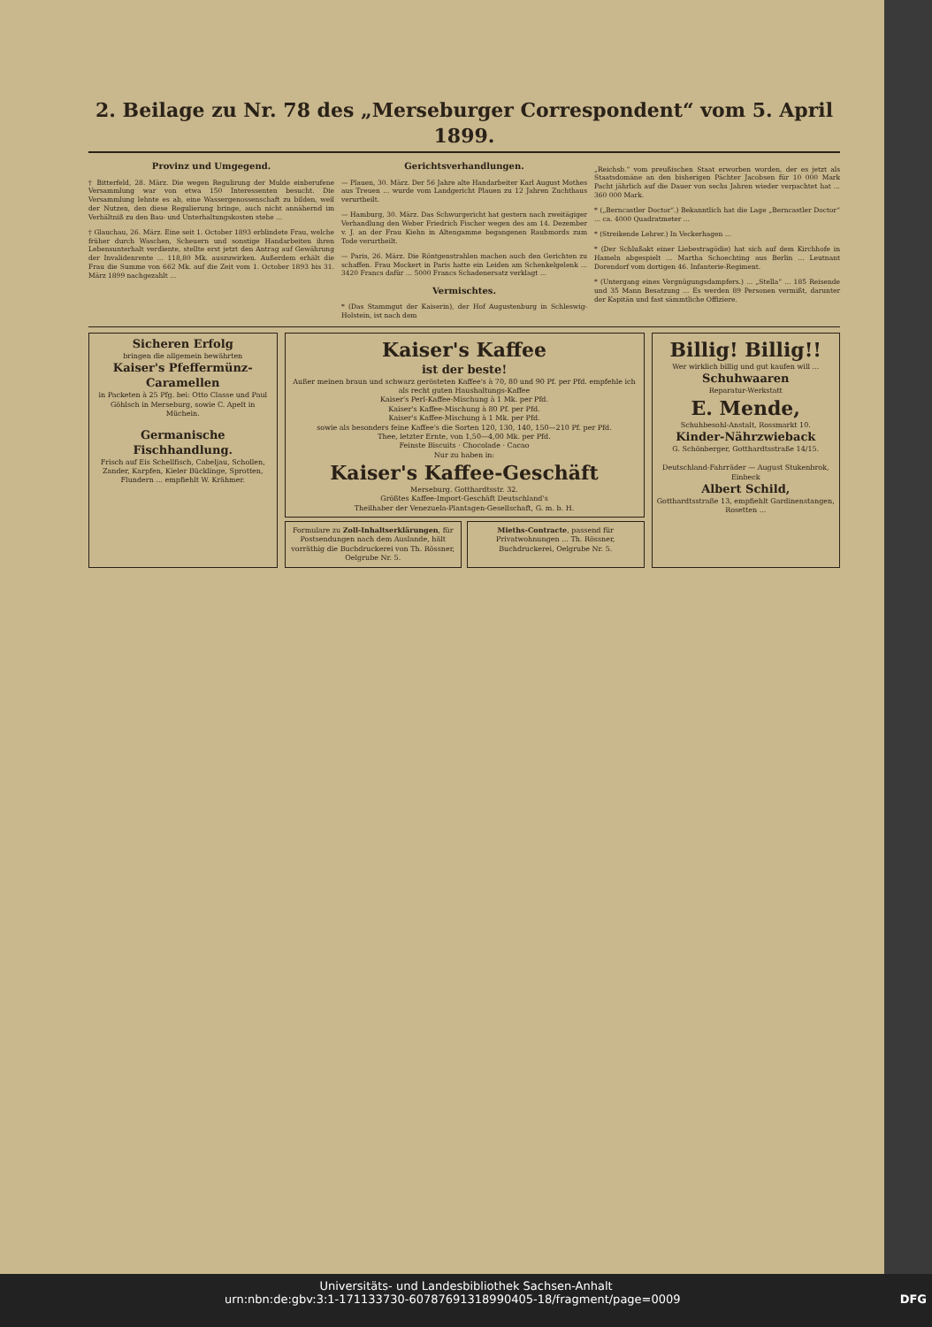2. Beilage zu Nr. 78 des „Merseburger Correspondent“ vom 5. April 1899.
Provinz und Umgegend.
† Bitterfeld, 28. März. Die wegen Regulirung der Mulde einberufene Versammlung war von etwa 150 Interessenten besucht. Die Versammlung lehnte es ab, eine Wassergenossenschaft zu bilden, weil der Nutzen, den diese Regulierung bringe, auch nicht annähernd im Verhältniß zu den Bau- und Unterhaltungskosten stehe ...
† Glauchau, 26. März. Eine seit 1. October 1893 erblindete Frau, welche früher durch Waschen, Scheuern und sonstige Handarbeiten ihren Lebensunterhalt verdiente, stellte erst jetzt den Antrag auf Gewährung der Invalidenrente ... 118,80 Mk. auszuwirken. Außerdem erhält die Frau die Summe von 662 Mk. auf die Zeit vom 1. October 1893 bis 31. März 1899 nachgezahlt ...
Gerichtsverhandlungen.
— Plauen, 30. März. Der 56 Jahre alte Handarbeiter Karl August Mothes aus Treuen ... wurde vom Landgericht Plauen zu 12 Jahren Zuchthaus verurtheilt.
— Hamburg, 30. März. Das Schwurgericht hat gestern nach zweitägiger Verhandlung den Weber Friedrich Fischer wegen des am 14. Dezember v. J. an der Frau Kiehn in Altengamme begangenen Raubmords zum Tode verurtheilt.
— Paris, 26. März. Die Röntgenstrahlen machen auch den Gerichten zu schaffen. Frau Mockert in Paris hatte ein Leiden am Schenkelgelenk ... 3420 Francs dafür ... 5000 Francs Schadenersatz verklagt ...
Vermischtes.
* (Das Stammgut der Kaiserin), der Hof Augustenburg in Schleswig-Holstein, ist nach dem
„Reichsb.“ vom preußischen Staat erworben worden, der es jetzt als Staatsdomäne an den bisherigen Pächter Jacobsen für 10 000 Mark Pacht jährlich auf die Dauer von sechs Jahren wieder verpachtet hat ... 360 000 Mark.
* („Berncastler Doctor“.) Bekanntlich hat die Lage „Berncastler Doctor“ ... ca. 4000 Quadratmeter ...
* (Streikende Lehrer.) In Veckerhagen ...
* (Der Schlußakt einer Liebestragödie) hat sich auf dem Kirchhofe in Hameln abgespielt ... Martha Schoechting aus Berlin ... Leutnant Dorendorf vom dortigen 46. Infanterie-Regiment.
* (Untergang eines Vergnügungsdampfers.) ... „Stella“ ... 185 Reisende und 35 Mann Besatzung ... Es werden 89 Personen vermißt, darunter der Kapitän und fast sämmtliche Offiziere.
Sicheren Erfolg
bringen die allgemein bewährten
Kaiser's Pfeffermünz-Caramellen
in Packeten à 25 Pfg. bei: Otto Classe und Paul Göhlsch in Merseburg, sowie C. Apelt in Müchein.
Germanische Fischhandlung.
Frisch auf Eis Schellfisch, Cabeljau, Schollen, Zander, Karpfen, Kieler Bücklinge, Sprotten, Flundern ... empfiehlt W. Krähmer.
Kaiser's Kaffee
ist der beste!
Außer meinen braun und schwarz gerösteten Kaffee's à 70, 80 und 90 Pf. per Pfd. empfehle ich als recht guten Haushaltungs-Kaffee
Kaiser's Perl-Kaffee-Mischung à 1 Mk. per Pfd.
Kaiser's Kaffee-Mischung à 80 Pf. per Pfd.
Kaiser's Kaffee-Mischung à 1 Mk. per Pfd.
sowie als besonders feine Kaffee's die Sorten 120, 130, 140, 150—210 Pf. per Pfd.
Thee, letzter Ernte, von 1,50—4,00 Mk. per Pfd.
Feinste Biscuits · Chocolade · Cacao
Nur zu haben in:
Kaiser's Kaffee-Geschäft
Merseburg. Gotthardtsstr. 32.
Größtes Kaffee-Import-Geschäft Deutschland's
Theilhaber der Venezuela-Plantagen-Gesellschaft, G. m. b. H.
Formulare zu Zoll-Inhaltserklärungen, für Postsendungen nach dem Auslande, hält vorräthig die Buchdruckerei von Th. Rössner, Oelgrube Nr. 5.
Mieths-Contracte, passend für Privatwohnungen ... Th. Rössner, Buchdruckerei, Oelgrube Nr. 5.
Billig! Billig!!
Wer wirklich billig und gut kaufen will ...
Schuhwaaren
Reparatur-Werkstatt
E. Mende,
Schuhbesohl-Anstalt, Rossmarkt 10.
Kinder-Nährzwieback
G. Schönberger, Gotthardtsstraße 14/15.
Deutschland-Fahrräder — August Stukenbrok, Einbeck
Albert Schild,
Gotthardtsstraße 13, empfiehlt Gardinenstangen, Rosetten ...
Universitäts- und Landesbibliothek Sachsen-Anhalt
urn:nbn:de:gbv:3:1-171133730-60787691318990405-18/fragment/page=0009 DFG